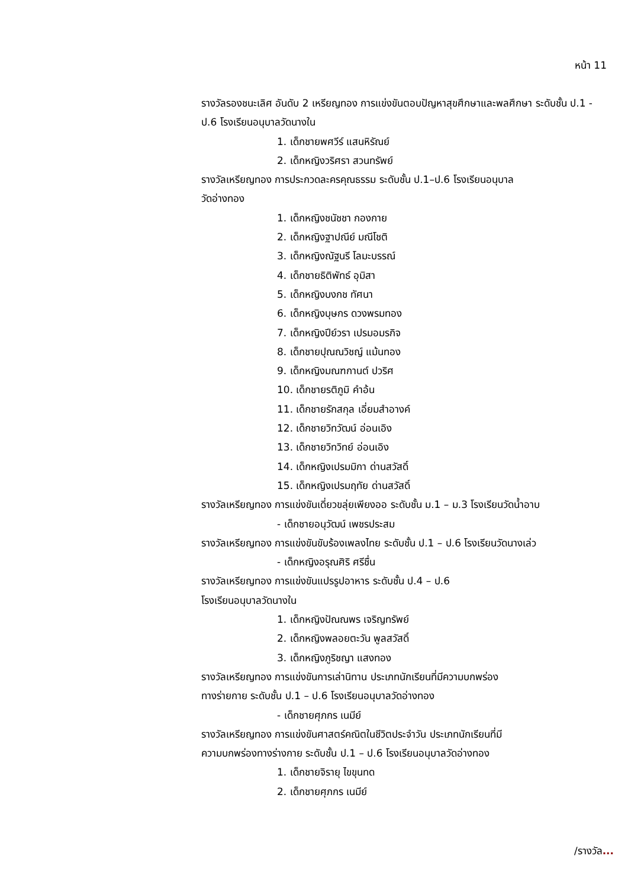หน้า 11
รางวัลรองชนะเลิศ อันดับ 2 เหรียญทอง การแข่งขันตอบปัญหาสุขศึกษาและพลศึกษา ระดับชั้น ป.1 - ป.6 โรงเรียนอนุบาลวัดนางใน
1. เด็กชายพศวีร์ แสนหิรัณย์
2. เด็กหญิงวริศรา สวนทรัพย์
รางวัลเหรียญทอง การประกวดละครคุณธรรม ระดับชั้น ป.1–ป.6 โรงเรียนอนุบาล
วัดอ่างทอง
1. เด็กหญิงชนัชชา กองกาย
2. เด็กหญิงฐาปณีย์ มณีโชติ
3. เด็กหญิงณัฐนรี โลมะบรรณ์
4. เด็กชายธิติพัทธ์ อุมิสา
5. เด็กหญิงบงกช ทัศนา
6. เด็กหญิงบุษกร ดวงพรมทอง
7. เด็กหญิงปีย์วรา เปรมอมรกิจ
8. เด็กชายปุณณวิชญ์ แม้นทอง
9. เด็กหญิงมณฑกานต์ ปวริศ
10. เด็กชายรติภูมิ คำอ้น
11. เด็กชายรักสกุล เอี่ยมสำอางค์
12. เด็กชายวิทวัฒน์ อ่อนเอิง
13. เด็กชายวิทวิทย์ อ่อนเอิง
14. เด็กหญิงเปรมมิกา ด่านสวัสดิ์
15. เด็กหญิงเปรมฤทัย ด่านสวัสดิ์
รางวัลเหรียญทอง การแข่งขันเดี่ยวขลุ่ยเพียงออ ระดับชั้น ม.1 – ม.3 โรงเรียนวัดน้ำอาบ
- เด็กชายอนุวัฒน์ เพชรประสม
รางวัลเหรียญทอง การแข่งขันขับร้องเพลงไทย ระดับชั้น ป.1 – ป.6 โรงเรียนวัดนางเล่ว
- เด็กหญิงอรุณศิริ ศรีชื่น
รางวัลเหรียญทอง การแข่งขันแปรรูปอาหาร ระดับชั้น ป.4 – ป.6
โรงเรียนอนุบาลวัดนางใน
1. เด็กหญิงปัณณพร เจริญทรัพย์
2. เด็กหญิงพลอยตะวัน พูลสวัสดิ์
3. เด็กหญิงภูริชญา แสงทอง
รางวัลเหรียญทอง การแข่งขันการเล่านิทาน ประเภทนักเรียนที่มีความบกพร่อง
ทางร่ายกาย ระดับชั้น ป.1 – ป.6 โรงเรียนอนุบาลวัดอ่างทอง
- เด็กชายศุภกร เนมีย์
รางวัลเหรียญทอง การแข่งขันศาสตร์คณิตในชีวิตประจำวัน ประเภทนักเรียนที่มี
ความบกพร่องทางร่างกาย ระดับชั้น ป.1 – ป.6 โรงเรียนอนุบาลวัดอ่างทอง
1. เด็กชายจิรายุ ไขขุนทด
2. เด็กชายศุภกร เนมีย์
/รางวัล...